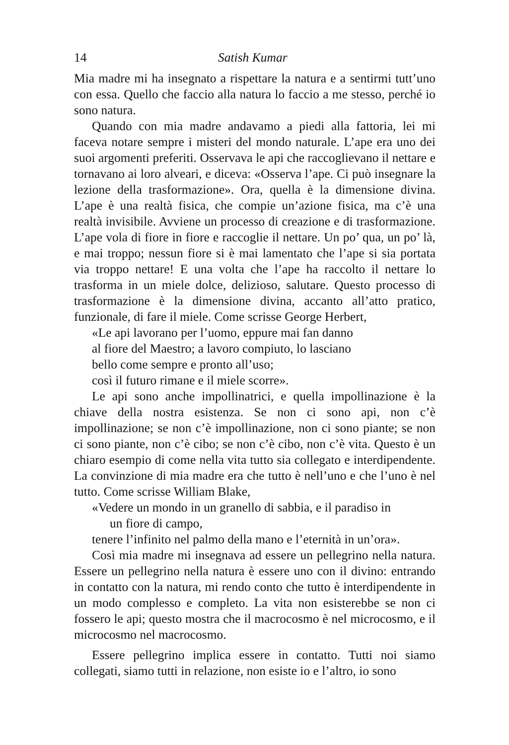14 Satish Kumar
Mia madre mi ha insegnato a rispettare la natura e a sentirmi tutt’uno con essa. Quello che faccio alla natura lo faccio a me stesso, perché io sono natura.
Quando con mia madre andavamo a piedi alla fattoria, lei mi faceva notare sempre i misteri del mondo naturale. L’ape era uno dei suoi argomenti preferiti. Osservava le api che raccoglievano il nettare e tornavano ai loro alveari, e diceva: «Osserva l’ape. Ci può insegnare la lezione della trasformazione». Ora, quella è la dimensione divina. L’ape è una realtà fisica, che compie un’azione fisica, ma c’è una realtà invisibile. Avviene un processo di creazione e di trasformazione. L’ape vola di fiore in fiore e raccoglie il nettare. Un po’ qua, un po’ là, e mai troppo; nessun fiore si è mai lamentato che l’ape si sia portata via troppo nettare! E una volta che l’ape ha raccolto il nettare lo trasforma in un miele dolce, delizioso, salutare. Questo processo di trasformazione è la dimensione divina, accanto all’atto pratico, funzionale, di fare il miele. Come scrisse George Herbert,
«Le api lavorano per l’uomo, eppure mai fan danno
al fiore del Maestro; a lavoro compiuto, lo lasciano
bello come sempre e pronto all’uso;
così il futuro rimane e il miele scorre».
Le api sono anche impollinatrici, e quella impollinazione è la chiave della nostra esistenza. Se non ci sono api, non c’è impollinazione; se non c’è impollinazione, non ci sono piante; se non ci sono piante, non c’è cibo; se non c’è cibo, non c’è vita. Questo è un chiaro esempio di come nella vita tutto sia collegato e interdipendente. La convinzione di mia madre era che tutto è nell’uno e che l’uno è nel tutto. Come scrisse William Blake,
«Vedere un mondo in un granello di sabbia, e il paradiso in
un fiore di campo,
tenere l’infinito nel palmo della mano e l’eternità in un’ora».
Così mia madre mi insegnava ad essere un pellegrino nella natura. Essere un pellegrino nella natura è essere uno con il divino: entrando in contatto con la natura, mi rendo conto che tutto è interdipendente in un modo complesso e completo. La vita non esisterebbe se non ci fossero le api; questo mostra che il macrocosmo è nel microcosmo, e il microcosmo nel macrocosmo.
Essere pellegrino implica essere in contatto. Tutti noi siamo collegati, siamo tutti in relazione, non esiste io e l’altro, io sono